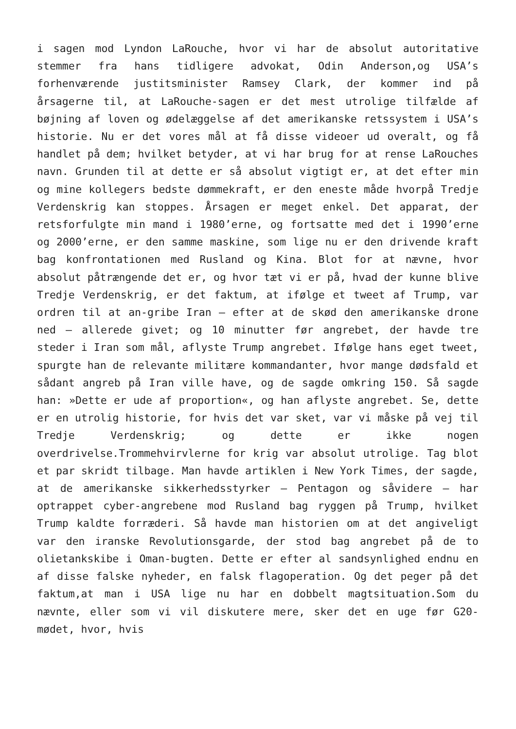i sagen mod Lyndon LaRouche, hvor vi har de absolut autoritative stemmer fra hans tidligere advokat, Odin Anderson,og USA’s forhenværende justitsminister Ramsey Clark, der kommer ind på årsagerne til, at LaRouche-sagen er det mest utrolige tilfælde af bøjning af loven og ødelæggelse af det amerikanske retssystem i USA’s historie. Nu er det vores mål at få disse videoer ud overalt, og få handlet på dem; hvilket betyder, at vi har brug for at rense LaRouches navn. Grunden til at dette er så absolut vigtigt er, at det efter min og mine kollegers bedste dømmekraft, er den eneste måde hvorpå Tredje Verdenskrig kan stoppes. Årsagen er meget enkel. Det apparat, der retsforfulgte min mand i 1980’erne, og fortsatte med det i 1990’erne og 2000’erne, er den samme maskine, som lige nu er den drivende kraft bag konfrontationen med Rusland og Kina. Blot for at nævne, hvor absolut påtrængende det er, og hvor tæt vi er på, hvad der kunne blive Tredje Verdenskrig, er det faktum, at ifølge et tweet af Trump, var ordren til at an-gribe Iran – efter at de skød den amerikanske drone ned – allerede givet; og 10 minutter før angrebet, der havde tre steder i Iran som mål, aflyste Trump angrebet. Ifølge hans eget tweet, spurgte han de relevante militære kommandanter, hvor mange dødsfald et sådant angreb på Iran ville have, og de sagde omkring 150. Så sagde han: »Dette er ude af proportion«, og han aflyste angrebet. Se, dette er en utrolig historie, for hvis det var sket, var vi måske på vej til Tredje Verdenskrig; og dette er ikke nogen overdrivelse.Trommehvirvlerne for krig var absolut utrolige. Tag blot et par skridt tilbage. Man havde artiklen i New York Times, der sagde, at de amerikanske sikkerhedsstyrker – Pentagon og såvidere – har optrappet cyber-angrebene mod Rusland bag ryggen på Trump, hvilket Trump kaldte forræderi. Så havde man historien om at det angiveligt var den iranske Revolutionsgarde, der stod bag angrebet på de to olietankskibe i Oman-bugten. Dette er efter al sandsynlighed endnu en af disse falske nyheder, en falsk flagoperation. Og det peger på det faktum,at man i USA lige nu har en dobbelt magtsituation.Som du nævnte, eller som vi vil diskutere mere, sker det en uge før G20-mødet, hvor, hvis